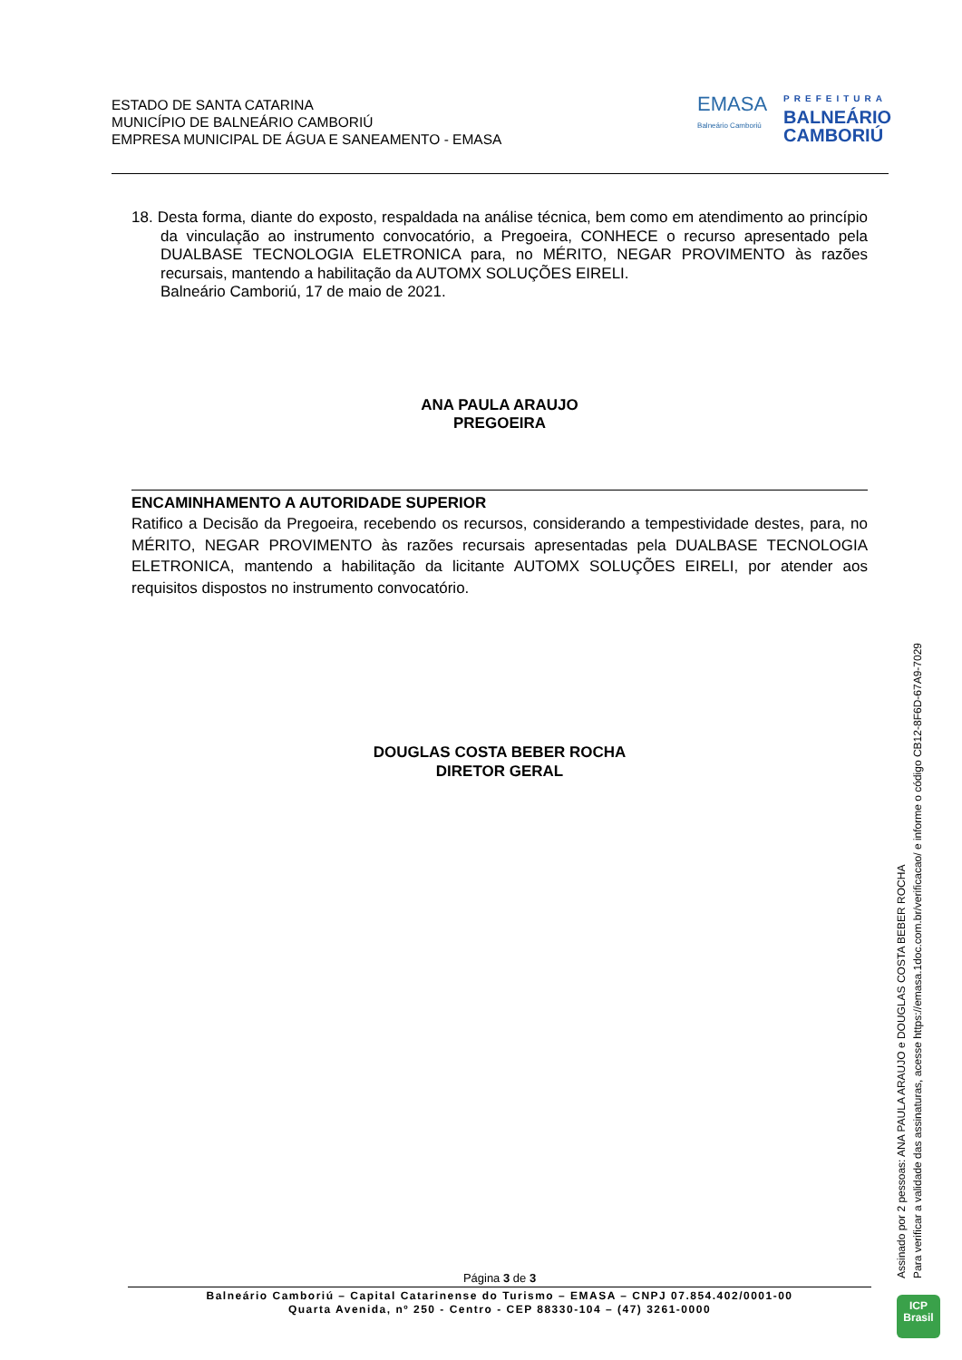ESTADO DE SANTA CATARINA
MUNICÍPIO DE BALNEÁRIO CAMBORIÚ
EMPRESA MUNICIPAL DE ÁGUA E SANEAMENTO - EMASA
EMASA
Balneário Camboriú
PREFEITURA
BALNEÁRIO
CAMBORIÚ
18. Desta forma, diante do exposto, respaldada na análise técnica, bem como em atendimento ao princípio da vinculação ao instrumento convocatório, a Pregoeira, CONHECE o recurso apresentado pela DUALBASE TECNOLOGIA ELETRONICA para, no MÉRITO, NEGAR PROVIMENTO às razões recursais, mantendo a habilitação da AUTOMX SOLUÇÕES EIRELI.
Balneário Camboriú, 17 de maio de 2021.
ANA PAULA ARAUJO
PREGOEIRA
ENCAMINHAMENTO A AUTORIDADE SUPERIOR
Ratifico a Decisão da Pregoeira, recebendo os recursos, considerando a tempestividade destes, para, no MÉRITO, NEGAR PROVIMENTO às razões recursais apresentadas pela DUALBASE TECNOLOGIA ELETRONICA, mantendo a habilitação da licitante AUTOMX SOLUÇÕES EIRELI, por atender aos requisitos dispostos no instrumento convocatório.
DOUGLAS COSTA BEBER ROCHA
DIRETOR GERAL
Assinado por 2 pessoas: ANA PAULA ARAUJO e DOUGLAS COSTA BEBER ROCHA
Para verificar a validade das assinaturas, acesse https://emasa.1doc.com.br/verificacao/ e informe o código CB12-8F6D-67A9-7029
Página 3 de 3
Balneário Camboriú – Capital Catarinense do Turismo – EMASA – CNPJ 07.854.402/0001-00
Quarta Avenida, nº 250 - Centro - CEP 88330-104 – (47) 3261-0000
ICP
Brasil